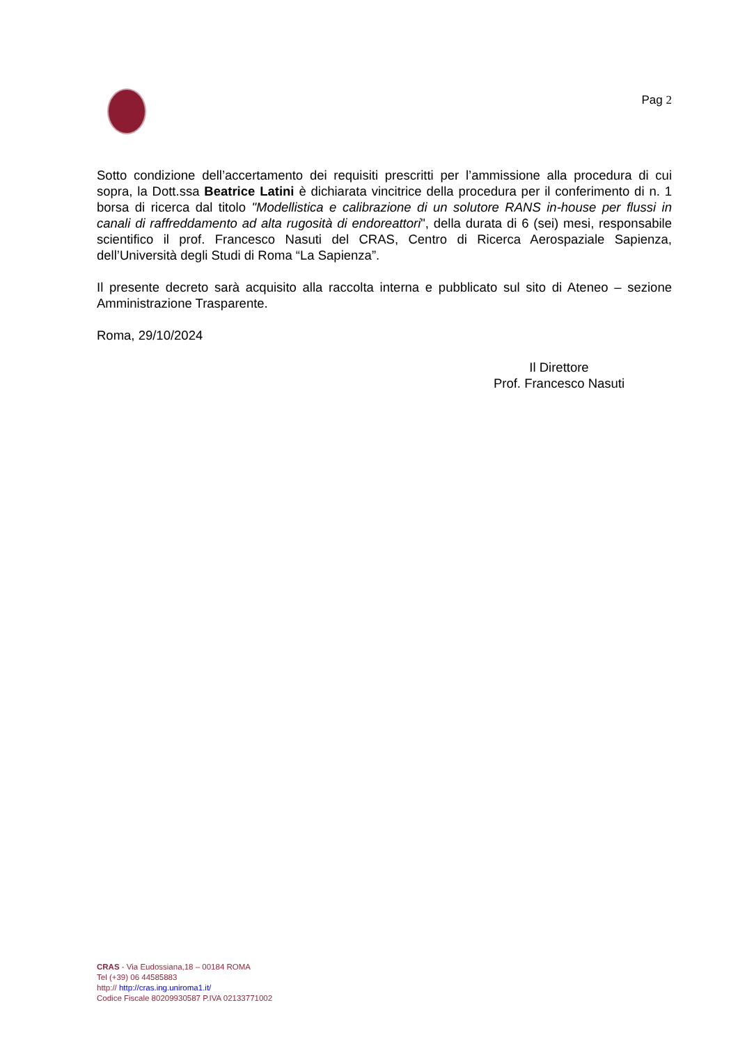Pag 2
Sotto condizione dell’accertamento dei requisiti prescritti per l’ammissione alla procedura di cui sopra, la Dott.ssa Beatrice Latini è dichiarata vincitrice della procedura per il conferimento di n. 1 borsa di ricerca dal titolo "Modellistica e calibrazione di un solutore RANS in-house per flussi in canali di raffreddamento ad alta rugosità di endoreattori", della durata di 6 (sei) mesi, responsabile scientifico il prof. Francesco Nasuti del CRAS, Centro di Ricerca Aerospaziale Sapienza, dell’Università degli Studi di Roma “La Sapienza”.
Il presente decreto sarà acquisito alla raccolta interna e pubblicato sul sito di Ateneo – sezione Amministrazione Trasparente.
Roma, 29/10/2024
Il Direttore
Prof. Francesco Nasuti
CRAS - Via Eudossiana,18 – 00184 ROMA
Tel (+39) 06 44585883
http:// http://cras.ing.uniroma1.it/
Codice Fiscale 80209930587 P.IVA 02133771002